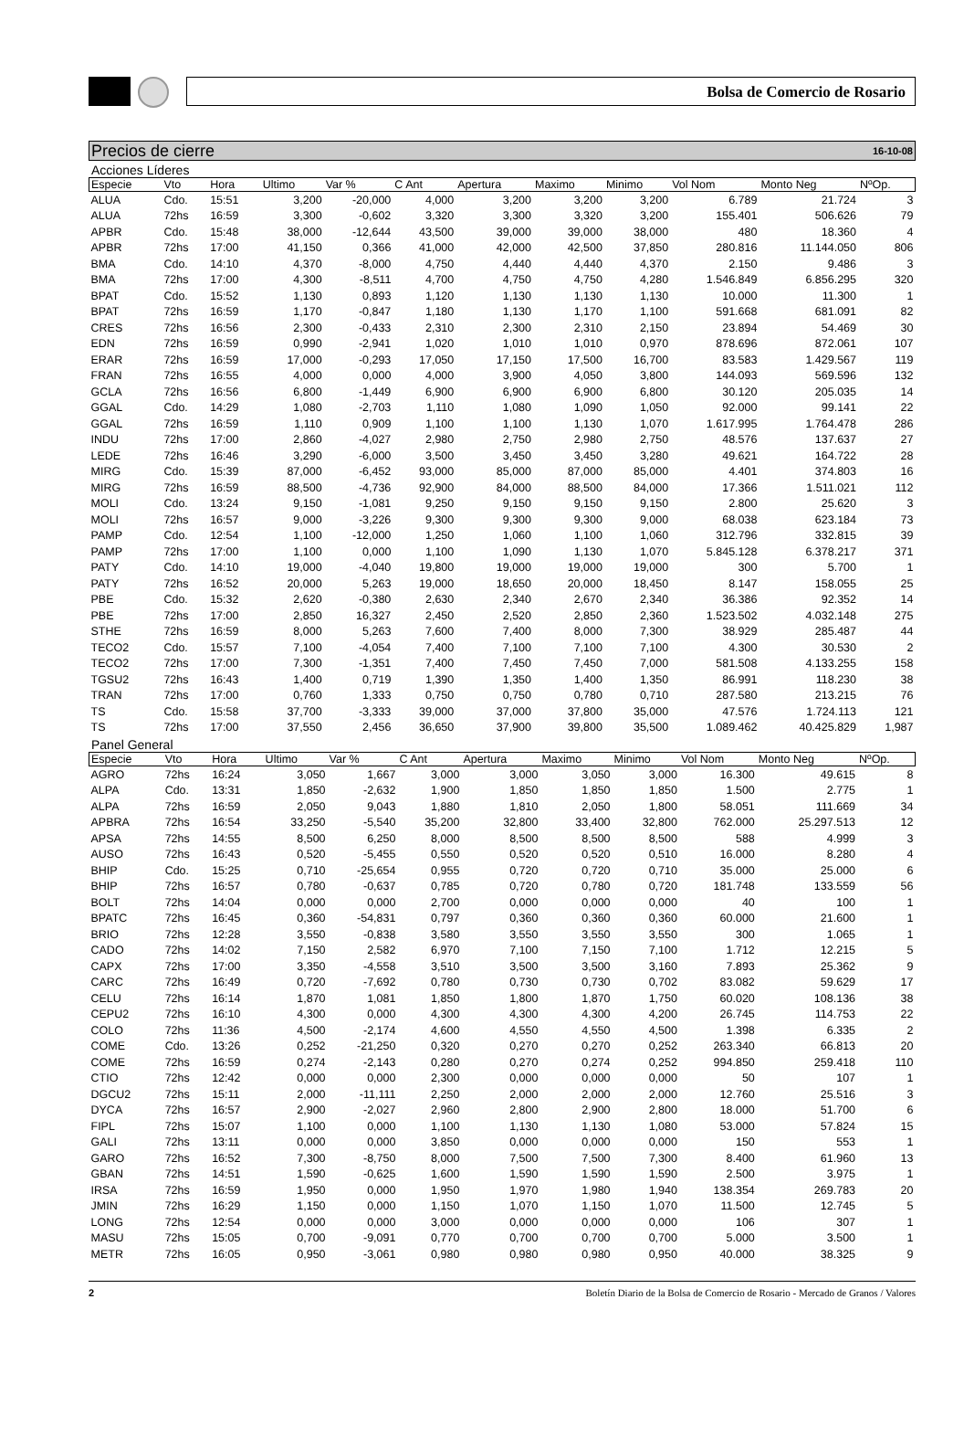Bolsa de Comercio de Rosario
Precios de cierre 16-10-08
Acciones Líderes
| Especie | Vto | Hora | Ultimo | Var % | C Ant | Apertura | Maximo | Minimo | Vol Nom | Monto Neg | NºOp. |
| --- | --- | --- | --- | --- | --- | --- | --- | --- | --- | --- | --- |
| ALUA | Cdo. | 15:51 | 3,200 | -20,000 | 4,000 | 3,200 | 3,200 | 3,200 | 6.789 | 21.724 | 3 |
| ALUA | 72hs | 16:59 | 3,300 | -0,602 | 3,320 | 3,300 | 3,320 | 3,200 | 155.401 | 506.626 | 79 |
| APBR | Cdo. | 15:48 | 38,000 | -12,644 | 43,500 | 39,000 | 39,000 | 38,000 | 480 | 18.360 | 4 |
| APBR | 72hs | 17:00 | 41,150 | 0,366 | 41,000 | 42,000 | 42,500 | 37,850 | 280.816 | 11.144.050 | 806 |
| BMA | Cdo. | 14:10 | 4,370 | -8,000 | 4,750 | 4,440 | 4,440 | 4,370 | 2.150 | 9.486 | 3 |
| BMA | 72hs | 17:00 | 4,300 | -8,511 | 4,700 | 4,750 | 4,750 | 4,280 | 1.546.849 | 6.856.295 | 320 |
| BPAT | Cdo. | 15:52 | 1,130 | 0,893 | 1,120 | 1,130 | 1,130 | 1,130 | 10.000 | 11.300 | 1 |
| BPAT | 72hs | 16:59 | 1,170 | -0,847 | 1,180 | 1,130 | 1,170 | 1,100 | 591.668 | 681.091 | 82 |
| CRES | 72hs | 16:56 | 2,300 | -0,433 | 2,310 | 2,300 | 2,310 | 2,150 | 23.894 | 54.469 | 30 |
| EDN | 72hs | 16:59 | 0,990 | -2,941 | 1,020 | 1,010 | 1,010 | 0,970 | 878.696 | 872.061 | 107 |
| ERAR | 72hs | 16:59 | 17,000 | -0,293 | 17,050 | 17,150 | 17,500 | 16,700 | 83.583 | 1.429.567 | 119 |
| FRAN | 72hs | 16:55 | 4,000 | 0,000 | 4,000 | 3,900 | 4,050 | 3,800 | 144.093 | 569.596 | 132 |
| GCLA | 72hs | 16:56 | 6,800 | -1,449 | 6,900 | 6,900 | 6,900 | 6,800 | 30.120 | 205.035 | 14 |
| GGAL | Cdo. | 14:29 | 1,080 | -2,703 | 1,110 | 1,080 | 1,090 | 1,050 | 92.000 | 99.141 | 22 |
| GGAL | 72hs | 16:59 | 1,110 | 0,909 | 1,100 | 1,100 | 1,130 | 1,070 | 1.617.995 | 1.764.478 | 286 |
| INDU | 72hs | 17:00 | 2,860 | -4,027 | 2,980 | 2,750 | 2,980 | 2,750 | 48.576 | 137.637 | 27 |
| LEDE | 72hs | 16:46 | 3,290 | -6,000 | 3,500 | 3,450 | 3,450 | 3,280 | 49.621 | 164.722 | 28 |
| MIRG | Cdo. | 15:39 | 87,000 | -6,452 | 93,000 | 85,000 | 87,000 | 85,000 | 4.401 | 374.803 | 16 |
| MIRG | 72hs | 16:59 | 88,500 | -4,736 | 92,900 | 84,000 | 88,500 | 84,000 | 17.366 | 1.511.021 | 112 |
| MOLI | Cdo. | 13:24 | 9,150 | -1,081 | 9,250 | 9,150 | 9,150 | 9,150 | 2.800 | 25.620 | 3 |
| MOLI | 72hs | 16:57 | 9,000 | -3,226 | 9,300 | 9,300 | 9,300 | 9,000 | 68.038 | 623.184 | 73 |
| PAMP | Cdo. | 12:54 | 1,100 | -12,000 | 1,250 | 1,060 | 1,100 | 1,060 | 312.796 | 332.815 | 39 |
| PAMP | 72hs | 17:00 | 1,100 | 0,000 | 1,100 | 1,090 | 1,130 | 1,070 | 5.845.128 | 6.378.217 | 371 |
| PATY | Cdo. | 14:10 | 19,000 | -4,040 | 19,800 | 19,000 | 19,000 | 19,000 | 300 | 5.700 | 1 |
| PATY | 72hs | 16:52 | 20,000 | 5,263 | 19,000 | 18,650 | 20,000 | 18,450 | 8.147 | 158.055 | 25 |
| PBE | Cdo. | 15:32 | 2,620 | -0,380 | 2,630 | 2,340 | 2,670 | 2,340 | 36.386 | 92.352 | 14 |
| PBE | 72hs | 17:00 | 2,850 | 16,327 | 2,450 | 2,520 | 2,850 | 2,360 | 1.523.502 | 4.032.148 | 275 |
| STHE | 72hs | 16:59 | 8,000 | 5,263 | 7,600 | 7,400 | 8,000 | 7,300 | 38.929 | 285.487 | 44 |
| TECO2 | Cdo. | 15:57 | 7,100 | -4,054 | 7,400 | 7,100 | 7,100 | 7,100 | 4.300 | 30.530 | 2 |
| TECO2 | 72hs | 17:00 | 7,300 | -1,351 | 7,400 | 7,450 | 7,450 | 7,000 | 581.508 | 4.133.255 | 158 |
| TGSU2 | 72hs | 16:43 | 1,400 | 0,719 | 1,390 | 1,350 | 1,400 | 1,350 | 86.991 | 118.230 | 38 |
| TRAN | 72hs | 17:00 | 0,760 | 1,333 | 0,750 | 0,750 | 0,780 | 0,710 | 287.580 | 213.215 | 76 |
| TS | Cdo. | 15:58 | 37,700 | -3,333 | 39,000 | 37,000 | 37,800 | 35,000 | 47.576 | 1.724.113 | 121 |
| TS | 72hs | 17:00 | 37,550 | 2,456 | 36,650 | 37,900 | 39,800 | 35,500 | 1.089.462 | 40.425.829 | 1,987 |
Panel General
| Especie | Vto | Hora | Ultimo | Var % | C Ant | Apertura | Maximo | Minimo | Vol Nom | Monto Neg | NºOp. |
| --- | --- | --- | --- | --- | --- | --- | --- | --- | --- | --- | --- |
| AGRO | 72hs | 16:24 | 3,050 | 1,667 | 3,000 | 3,000 | 3,050 | 3,000 | 16.300 | 49.615 | 8 |
| ALPA | Cdo. | 13:31 | 1,850 | -2,632 | 1,900 | 1,850 | 1,850 | 1,850 | 1.500 | 2.775 | 1 |
| ALPA | 72hs | 16:59 | 2,050 | 9,043 | 1,880 | 1,810 | 2,050 | 1,800 | 58.051 | 111.669 | 34 |
| APBRA | 72hs | 16:54 | 33,250 | -5,540 | 35,200 | 32,800 | 33,400 | 32,800 | 762.000 | 25.297.513 | 12 |
| APSA | 72hs | 14:55 | 8,500 | 6,250 | 8,000 | 8,500 | 8,500 | 8,500 | 588 | 4.999 | 3 |
| AUSO | 72hs | 16:43 | 0,520 | -5,455 | 0,550 | 0,520 | 0,520 | 0,510 | 16.000 | 8.280 | 4 |
| BHIP | Cdo. | 15:25 | 0,710 | -25,654 | 0,955 | 0,720 | 0,720 | 0,710 | 35.000 | 25.000 | 6 |
| BHIP | 72hs | 16:57 | 0,780 | -0,637 | 0,785 | 0,720 | 0,780 | 0,720 | 181.748 | 133.559 | 56 |
| BOLT | 72hs | 14:04 | 0,000 | 0,000 | 2,700 | 0,000 | 0,000 | 0,000 | 40 | 100 | 1 |
| BPATC | 72hs | 16:45 | 0,360 | -54,831 | 0,797 | 0,360 | 0,360 | 0,360 | 60.000 | 21.600 | 1 |
| BRIO | 72hs | 12:28 | 3,550 | -0,838 | 3,580 | 3,550 | 3,550 | 3,550 | 300 | 1.065 | 1 |
| CADO | 72hs | 14:02 | 7,150 | 2,582 | 6,970 | 7,100 | 7,150 | 7,100 | 1.712 | 12.215 | 5 |
| CAPX | 72hs | 17:00 | 3,350 | -4,558 | 3,510 | 3,500 | 3,500 | 3,160 | 7.893 | 25.362 | 9 |
| CARC | 72hs | 16:49 | 0,720 | -7,692 | 0,780 | 0,730 | 0,730 | 0,702 | 83.082 | 59.629 | 17 |
| CELU | 72hs | 16:14 | 1,870 | 1,081 | 1,850 | 1,800 | 1,870 | 1,750 | 60.020 | 108.136 | 38 |
| CEPU2 | 72hs | 16:10 | 4,300 | 0,000 | 4,300 | 4,300 | 4,300 | 4,200 | 26.745 | 114.753 | 22 |
| COLO | 72hs | 11:36 | 4,500 | -2,174 | 4,600 | 4,550 | 4,550 | 4,500 | 1.398 | 6.335 | 2 |
| COME | Cdo. | 13:26 | 0,252 | -21,250 | 0,320 | 0,270 | 0,270 | 0,252 | 263.340 | 66.813 | 20 |
| COME | 72hs | 16:59 | 0,274 | -2,143 | 0,280 | 0,270 | 0,274 | 0,252 | 994.850 | 259.418 | 110 |
| CTIO | 72hs | 12:42 | 0,000 | 0,000 | 2,300 | 0,000 | 0,000 | 0,000 | 50 | 107 | 1 |
| DGCU2 | 72hs | 15:11 | 2,000 | -11,111 | 2,250 | 2,000 | 2,000 | 2,000 | 12.760 | 25.516 | 3 |
| DYCA | 72hs | 16:57 | 2,900 | -2,027 | 2,960 | 2,800 | 2,900 | 2,800 | 18.000 | 51.700 | 6 |
| FIPL | 72hs | 15:07 | 1,100 | 0,000 | 1,100 | 1,130 | 1,130 | 1,080 | 53.000 | 57.824 | 15 |
| GALI | 72hs | 13:11 | 0,000 | 0,000 | 3,850 | 0,000 | 0,000 | 0,000 | 150 | 553 | 1 |
| GARO | 72hs | 16:52 | 7,300 | -8,750 | 8,000 | 7,500 | 7,500 | 7,300 | 8.400 | 61.960 | 13 |
| GBAN | 72hs | 14:51 | 1,590 | -0,625 | 1,600 | 1,590 | 1,590 | 1,590 | 2.500 | 3.975 | 1 |
| IRSA | 72hs | 16:59 | 1,950 | 0,000 | 1,950 | 1,970 | 1,980 | 1,940 | 138.354 | 269.783 | 20 |
| JMIN | 72hs | 16:29 | 1,150 | 0,000 | 1,150 | 1,070 | 1,150 | 1,070 | 11.500 | 12.745 | 5 |
| LONG | 72hs | 12:54 | 0,000 | 0,000 | 3,000 | 0,000 | 0,000 | 0,000 | 106 | 307 | 1 |
| MASU | 72hs | 15:05 | 0,700 | -9,091 | 0,770 | 0,700 | 0,700 | 0,700 | 5.000 | 3.500 | 1 |
| METR | 72hs | 16:05 | 0,950 | -3,061 | 0,980 | 0,980 | 0,980 | 0,950 | 40.000 | 38.325 | 9 |
2 Boletín Diario de la Bolsa de Comercio de Rosario - Mercado de Granos / Valores